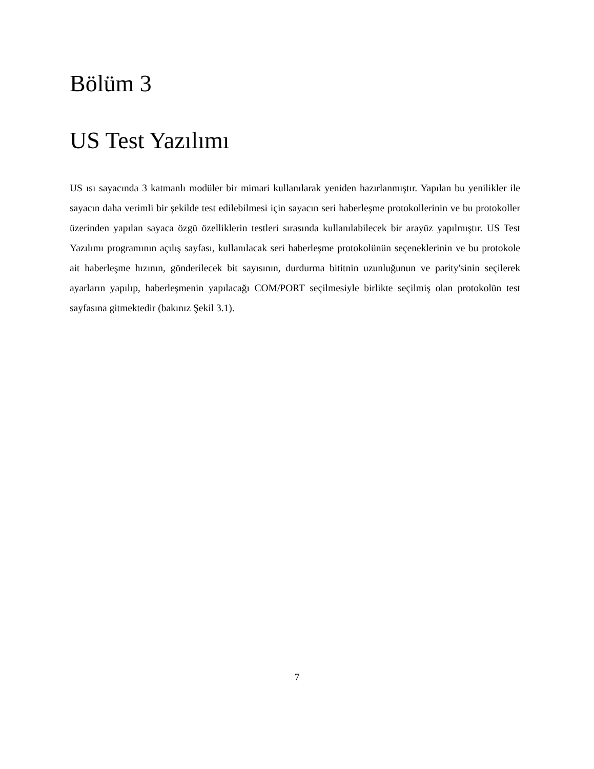Bölüm 3
US Test Yazılımı
US ısı sayacında 3 katmanlı modüler bir mimari kullanılarak yeniden hazırlanmıştır. Yapılan bu yenilikler ile sayacın daha verimli bir şekilde test edilebilmesi için sayacın seri haberleşme protokollerinin ve bu protokoller üzerinden yapılan sayaca özgü özelliklerin testleri sırasında kullanılabilecek bir arayüz yapılmıştır. US Test Yazılımı programının açılış sayfası, kullanılacak seri haberleşme protokolünün seçeneklerinin ve bu protokole ait haberleşme hızının, gönderilecek bit sayısının, durdurma bititnin uzunluğunun ve parity'sinin seçilerek ayarların yapılıp, haberleşmenin yapılacağı COM/PORT seçilmesiyle birlikte seçilmiş olan protokolün test sayfasına gitmektedir (bakınız Şekil 3.1).
7